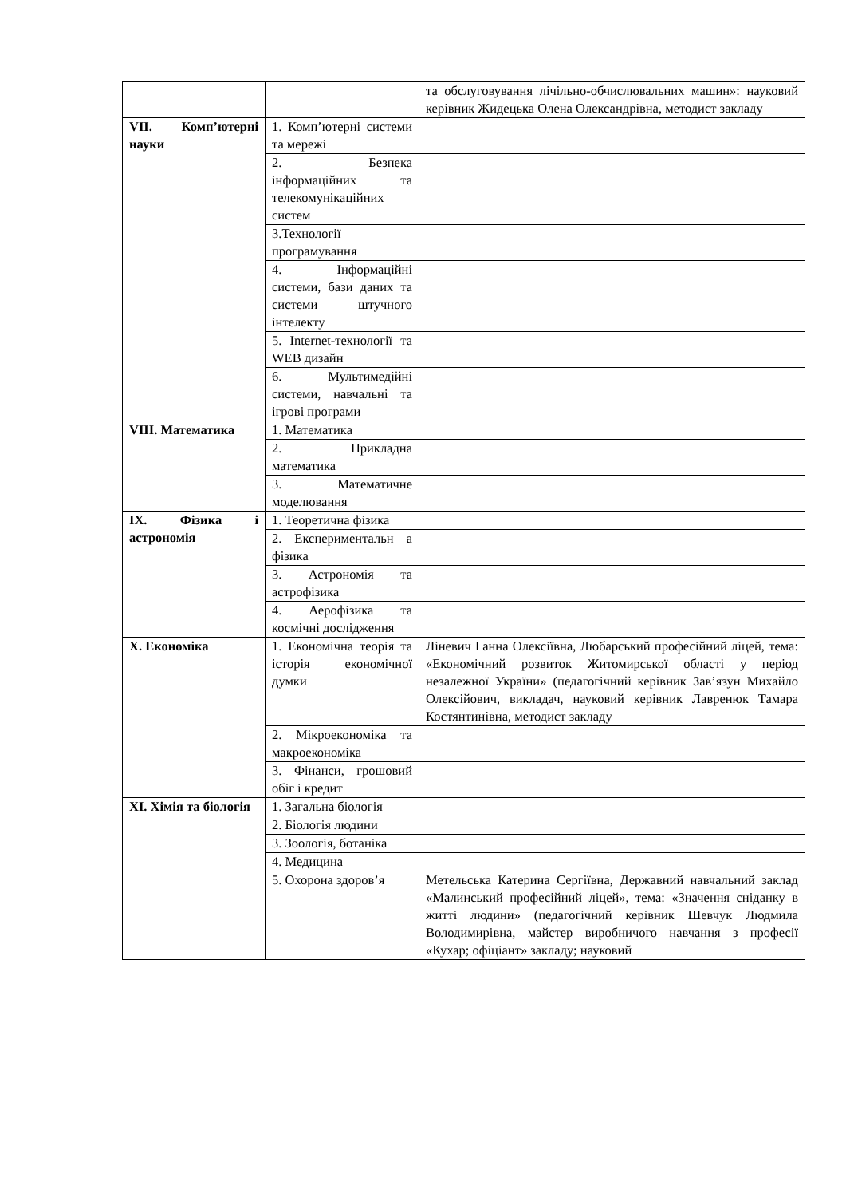| | | та обслуговування лічільно-обчислювальних машин»: науковий керівник Жидецька Олена Олександрівна, методист закладу |
| VII. Комп’ютерні науки | 1. Комп’ютерні системи та мережі | |
| | 2. Безпека інформаційних та телекомунікаційних систем | |
| | 3.Технології програмування | |
| | 4. Інформаційні системи, бази даних та системи штучного інтелекту | |
| | 5. Internet-технології та WEB дизайн | |
| | 6. Мультимедійні системи, навчальні та ігрові програми | |
| VIII. Математика | 1. Математика | |
| | 2. Прикладна математика | |
| | 3. Математичне моделювання | |
| IX. Фізика і астрономія | 1. Теоретична фізика | |
| | 2. Експериментальн а фізика | |
| | 3. Астрономія та астрофізика | |
| | 4. Аерофізика та космічні дослідження | |
| X. Економіка | 1. Економічна теорія та історія економічної думки | Ліневич Ганна Олексіївна, Любарський професійний ліцей, тема: «Економічний розвиток Житомирської області у період незалежної України» (педагогічний керівник Зав’язун Михайло Олексійович, викладач, науковий керівник Лавренюк Тамара Костянтинівна, методист закладу |
| | 2. Мікроекономіка та макроекономіка | |
| | 3. Фінанси, грошовий обіг і кредит | |
| XI. Хімія та біологія | 1. Загальна біологія | |
| | 2. Біологія людини | |
| | 3. Зоологія, ботаніка | |
| | 4. Медицина | |
| | 5. Охорона здоров’я | Метельська Катерина Сергіївна, Державний навчальний заклад «Малинський професійний ліцей», тема: «Значення сніданку в житті людини» (педагогічний керівник Шевчук Людмила Володимирівна, майстер виробничого навчання з професії «Кухар; офіціант» закладу; науковий |